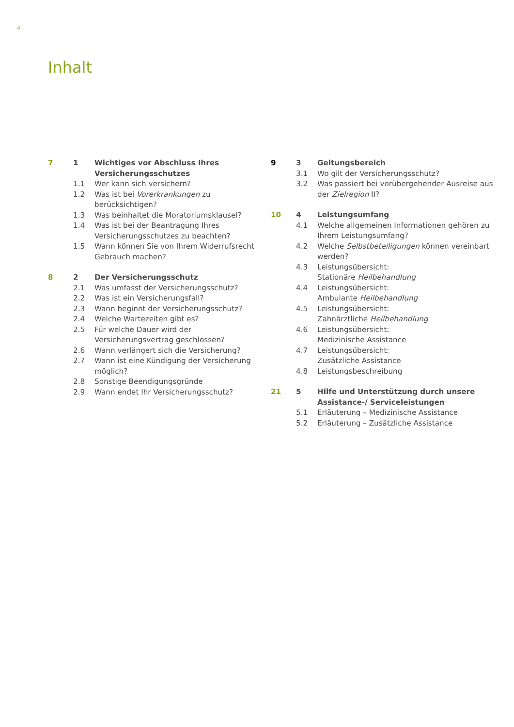4
Inhalt
| 7 | 1 | Wichtiges vor Abschluss Ihres Versicherungsschutzes |
| | 1.1 | Wer kann sich versichern? |
| | 1.2 | Was ist bei Vorerkrankungen zu berücksichtigen? |
| | 1.3 | Was beinhaltet die Moratoriumsklausel? |
| | 1.4 | Was ist bei der Beantragung Ihres Versicherungsschutzes zu beachten? |
| | 1.5 | Wann können Sie von Ihrem Widerrufsrecht Gebrauch machen? |
| 8 | 2 | Der Versicherungsschutz |
| | 2.1 | Was umfasst der Versicherungsschutz? |
| | 2.2 | Was ist ein Versicherungsfall? |
| | 2.3 | Wann beginnt der Versicherungsschutz? |
| | 2.4 | Welche Wartezeiten gibt es? |
| | 2.5 | Für welche Dauer wird der Versicherungsvertrag geschlossen? |
| | 2.6 | Wann verlängert sich die Versicherung? |
| | 2.7 | Wann ist eine Kündigung der Versicherung möglich? |
| | 2.8 | Sonstige Beendigungsgründe |
| | 2.9 | Wann endet Ihr Versicherungsschutz? |
| 9 | 3 | Geltungsbereich |
| | 3.1 | Wo gilt der Versicherungsschutz? |
| | 3.2 | Was passiert bei vorübergehender Ausreise aus der Zielregion II? |
| 10 | 4 | Leistungsumfang |
| | 4.1 | Welche allgemeinen Informationen gehören zu Ihrem Leistungsumfang? |
| | 4.2 | Welche Selbstbeteiligungen können vereinbart werden? |
| | 4.3 | Leistungsübersicht: Stationäre Heilbehandlung |
| | 4.4 | Leistungsübersicht: Ambulante Heilbehandlung |
| | 4.5 | Leistungsübersicht: Zahnärztliche Heilbehandlung |
| | 4.6 | Leistungsübersicht: Medizinische Assistance |
| | 4.7 | Leistungsübersicht: Zusätzliche Assistance |
| | 4.8 | Leistungsbeschreibung |
| 21 | 5 | Hilfe und Unterstützung durch unsere Assistance-/ Serviceleistungen |
| | 5.1 | Erläuterung – Medizinische Assistance |
| | 5.2 | Erläuterung – Zusätzliche Assistance |